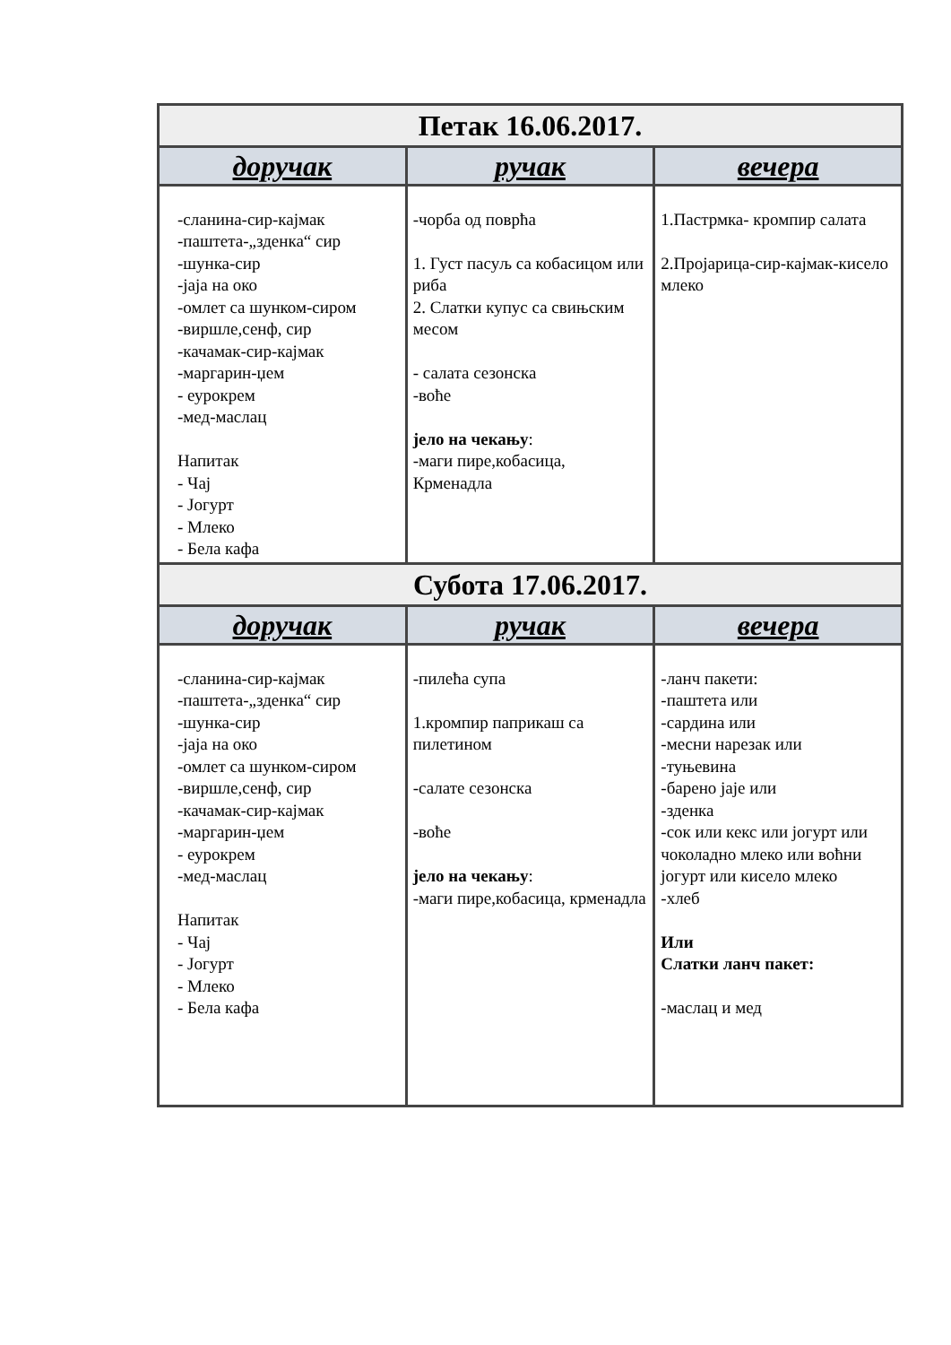| Петак 16.06.2017. | | |
| --- | --- | --- |
| доручак | ручак | вечера |
| -сланина-сир-кајмак -паштета-„зденка“ сир -шунка-сир -јаја на око -омлет са шунком-сиром -виршле,сенф, сир -качамак-сир-кајмак -маргарин-џем - еурокрем -мед-маслац Напитак - Чај - Јогурт - Млеко - Бела кафа | -чорба од поврћа 1. Густ пасуљ са кобасицом или риба 2. Слатки купус са свињским месом - салата сезонска -воће јело на чекању : -маги пире,кобасица, Крменадла | 1.Пастрмка- кромпир салата 2.Пројарица-сир-кајмак-кисело млеко |
| Субота 17.06.2017. | | |
| доручак | ручак | вечера |
| -сланина-сир-кајмак -паштета-„зденка“ сир -шунка-сир -јаја на око -омлет са шунком-сиром -виршле,сенф, сир -качамак-сир-кајмак -маргарин-џем - еурокрем -мед-маслац Напитак - Чај - Јогурт - Млеко - Бела кафа | -пилећа супа 1.кромпир паприкаш са пилетином -салате сезонска -воће јело на чекању : -маги пире,кобасица, крменадла | -ланч пакети: -паштета или -сардина или -месни нарезак или -туњевина -барено јаје или -зденка -сок или кекс или јогурт или чоколадно млеко или воћни јогурт или кисело млеко -хлеб Или Слатки ланч пакет: -маслац и мед |